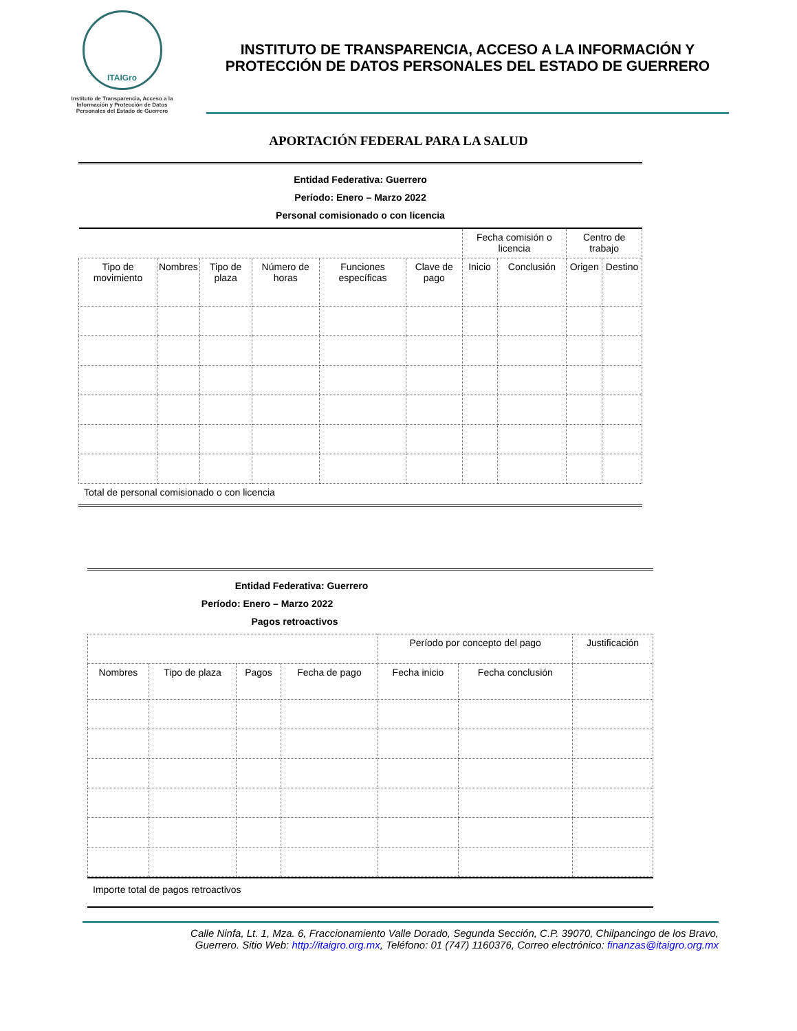ITAIGro
Instituto de Transparencia, Acceso a la Información y Protección de Datos Personales del Estado de Guerrero
INSTITUTO DE TRANSPARENCIA, ACCESO A LA INFORMACIÓN Y PROTECCIÓN DE DATOS PERSONALES DEL ESTADO DE GUERRERO
APORTACIÓN FEDERAL PARA LA SALUD
Entidad Federativa: Guerrero
Período: Enero – Marzo 2022
Personal comisionado o con licencia
| | | | | | | Fecha comisión o licencia | | Centro de trabajo | |
| Tipo de movimiento | Nombres | Tipo de plaza | Número de horas | Funciones específicas | Clave de pago | Inicio | Conclusión | Origen | Destino |
Total de personal comisionado o con licencia
Entidad Federativa: Guerrero
Período: Enero – Marzo 2022
Pagos retroactivos
| | | | | Período por concepto del pago | | Justificación |
| Nombres | Tipo de plaza | Pagos | Fecha de pago | Fecha inicio | Fecha conclusión | |
Importe total de pagos retroactivos
Calle Ninfa, Lt. 1, Mza. 6, Fraccionamiento Valle Dorado, Segunda Sección, C.P. 39070, Chilpancingo de los Bravo,
Guerrero. Sitio Web: http://itaigro.org.mx, Teléfono: 01 (747) 1160376, Correo electrónico: finanzas@itaigro.org.mx